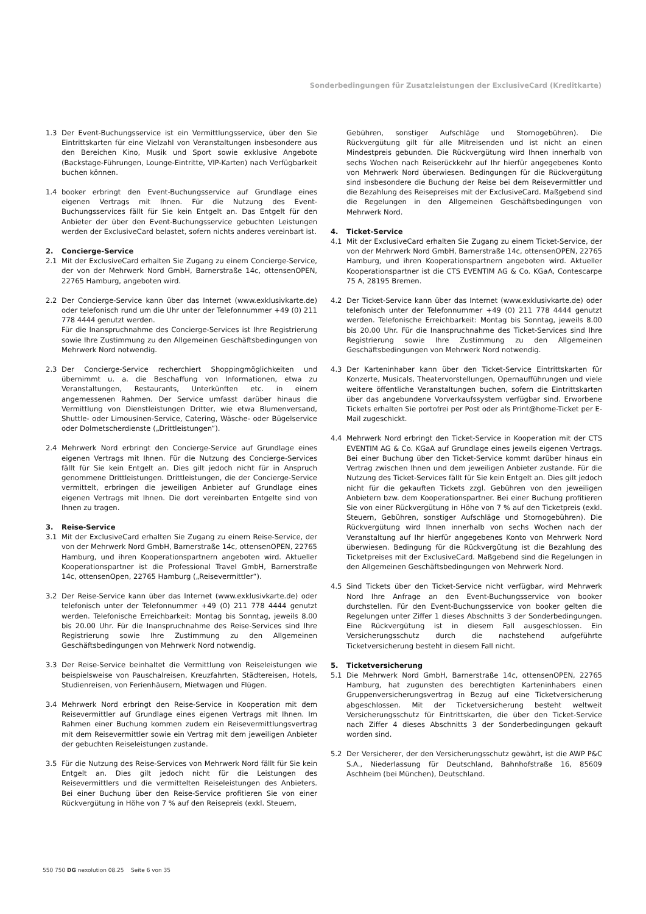Sonderbedingungen für Zusatzleistungen der ExclusiveCard (Kreditkarte)
1.3 Der Event-Buchungsservice ist ein Vermittlungsservice, über den Sie Eintrittskarten für eine Vielzahl von Veranstaltungen insbesondere aus den Bereichen Kino, Musik und Sport sowie exklusive Angebote (Backstage-Führungen, Lounge-Eintritte, VIP-Karten) nach Verfügbarkeit buchen können.
1.4 booker erbringt den Event-Buchungsservice auf Grundlage eines eigenen Vertrags mit Ihnen. Für die Nutzung des Event-Buchungsservices fällt für Sie kein Entgelt an. Das Entgelt für den Anbieter der über den Event-Buchungsservice gebuchten Leistungen werden der ExclusiveCard belastet, sofern nichts anderes vereinbart ist.
2. Concierge-Service
2.1 Mit der ExclusiveCard erhalten Sie Zugang zu einem Concierge-Service, der von der Mehrwerk Nord GmbH, Barnerstraße 14c, ottensenOPEN, 22765 Hamburg, angeboten wird.
2.2 Der Concierge-Service kann über das Internet (www.exklusivkarte.de) oder telefonisch rund um die Uhr unter der Telefonnummer +49 (0) 211 778 4444 genutzt werden.
Für die Inanspruchnahme des Concierge-Services ist Ihre Registrierung sowie Ihre Zustimmung zu den Allgemeinen Geschäftsbedingungen von Mehrwerk Nord notwendig.
2.3 Der Concierge-Service recherchiert Shoppingmöglichkeiten und übernimmt u. a. die Beschaffung von Informationen, etwa zu Veranstaltungen, Restaurants, Unterkünften etc. in einem angemessenen Rahmen. Der Service umfasst darüber hinaus die Vermittlung von Dienstleistungen Dritter, wie etwa Blumenversand, Shuttle- oder Limousinen-Service, Catering, Wäsche- oder Bügelservice oder Dolmetscherdienste („Drittleistungen“).
2.4 Mehrwerk Nord erbringt den Concierge-Service auf Grundlage eines eigenen Vertrags mit Ihnen. Für die Nutzung des Concierge-Services fällt für Sie kein Entgelt an. Dies gilt jedoch nicht für in Anspruch genommene Drittleistungen. Drittleistungen, die der Concierge-Service vermittelt, erbringen die jeweiligen Anbieter auf Grundlage eines eigenen Vertrags mit Ihnen. Die dort vereinbarten Entgelte sind von Ihnen zu tragen.
3. Reise-Service
3.1 Mit der ExclusiveCard erhalten Sie Zugang zu einem Reise-Service, der von der Mehrwerk Nord GmbH, Barnerstraße 14c, ottensenOPEN, 22765 Hamburg, und ihren Kooperationspartnern angeboten wird. Aktueller Kooperationspartner ist die Professional Travel GmbH, Barnerstraße 14c, ottensenOpen, 22765 Hamburg („Reisevermittler“).
3.2 Der Reise-Service kann über das Internet (www.exklusivkarte.de) oder telefonisch unter der Telefonnummer +49 (0) 211 778 4444 genutzt werden. Telefonische Erreichbarkeit: Montag bis Sonntag, jeweils 8.00 bis 20.00 Uhr. Für die Inanspruchnahme des Reise-Services sind Ihre Registrierung sowie Ihre Zustimmung zu den Allgemeinen Geschäftsbedingungen von Mehrwerk Nord notwendig.
3.3 Der Reise-Service beinhaltet die Vermittlung von Reiseleistungen wie beispielsweise von Pauschalreisen, Kreuzfahrten, Städtereisen, Hotels, Studienreisen, von Ferienhäusern, Mietwagen und Flügen.
3.4 Mehrwerk Nord erbringt den Reise-Service in Kooperation mit dem Reisevermittler auf Grundlage eines eigenen Vertrags mit Ihnen. Im Rahmen einer Buchung kommen zudem ein Reisevermittlungsvertrag mit dem Reisevermittler sowie ein Vertrag mit dem jeweiligen Anbieter der gebuchten Reiseleistungen zustande.
3.5 Für die Nutzung des Reise-Services von Mehrwerk Nord fällt für Sie kein Entgelt an. Dies gilt jedoch nicht für die Leistungen des Reisevermittlers und die vermittelten Reiseleistungen des Anbieters. Bei einer Buchung über den Reise-Service profitieren Sie von einer Rückvergütung in Höhe von 7 % auf den Reisepreis (exkl. Steuern,
Gebühren, sonstiger Aufschläge und Stornogebühren). Die Rückvergütung gilt für alle Mitreisenden und ist nicht an einen Mindestpreis gebunden. Die Rückvergütung wird Ihnen innerhalb von sechs Wochen nach Reiserückkehr auf Ihr hierfür angegebenes Konto von Mehrwerk Nord überwiesen. Bedingungen für die Rückvergütung sind insbesondere die Buchung der Reise bei dem Reisevermittler und die Bezahlung des Reisepreises mit der ExclusiveCard. Maßgebend sind die Regelungen in den Allgemeinen Geschäftsbedingungen von Mehrwerk Nord.
4. Ticket-Service
4.1 Mit der ExclusiveCard erhalten Sie Zugang zu einem Ticket-Service, der von der Mehrwerk Nord GmbH, Barnerstraße 14c, ottensenOPEN, 22765 Hamburg, und ihren Kooperationspartnern angeboten wird. Aktueller Kooperationspartner ist die CTS EVENTIM AG & Co. KGaA, Contescarpe 75 A, 28195 Bremen.
4.2 Der Ticket-Service kann über das Internet (www.exklusivkarte.de) oder telefonisch unter der Telefonnummer +49 (0) 211 778 4444 genutzt werden. Telefonische Erreichbarkeit: Montag bis Sonntag, jeweils 8.00 bis 20.00 Uhr. Für die Inanspruchnahme des Ticket-Services sind Ihre Registrierung sowie Ihre Zustimmung zu den Allgemeinen Geschäftsbedingungen von Mehrwerk Nord notwendig.
4.3 Der Karteninhaber kann über den Ticket-Service Eintrittskarten für Konzerte, Musicals, Theatervorstellungen, Opernaufführungen und viele weitere öffentliche Veranstaltungen buchen, sofern die Eintrittskarten über das angebundene Vorverkaufssystem verfügbar sind. Erworbene Tickets erhalten Sie portofrei per Post oder als Print@home-Ticket per E-Mail zugeschickt.
4.4 Mehrwerk Nord erbringt den Ticket-Service in Kooperation mit der CTS EVENTIM AG & Co. KGaA auf Grundlage eines jeweils eigenen Vertrags. Bei einer Buchung über den Ticket-Service kommt darüber hinaus ein Vertrag zwischen Ihnen und dem jeweiligen Anbieter zustande. Für die Nutzung des Ticket-Services fällt für Sie kein Entgelt an. Dies gilt jedoch nicht für die gekauften Tickets zzgl. Gebühren von den jeweiligen Anbietern bzw. dem Kooperationspartner. Bei einer Buchung profitieren Sie von einer Rückvergütung in Höhe von 7 % auf den Ticketpreis (exkl. Steuern, Gebühren, sonstiger Aufschläge und Stornogebühren). Die Rückvergütung wird Ihnen innerhalb von sechs Wochen nach der Veranstaltung auf Ihr hierfür angegebenes Konto von Mehrwerk Nord überwiesen. Bedingung für die Rückvergütung ist die Bezahlung des Ticketpreises mit der ExclusiveCard. Maßgebend sind die Regelungen in den Allgemeinen Geschäftsbedingungen von Mehrwerk Nord.
4.5 Sind Tickets über den Ticket-Service nicht verfügbar, wird Mehrwerk Nord Ihre Anfrage an den Event-Buchungsservice von booker durchstellen. Für den Event-Buchungsservice von booker gelten die Regelungen unter Ziffer 1 dieses Abschnitts 3 der Sonderbedingungen. Eine Rückvergütung ist in diesem Fall ausgeschlossen. Ein Versicherungsschutz durch die nachstehend aufgeführte Ticketversicherung besteht in diesem Fall nicht.
5. Ticketversicherung
5.1 Die Mehrwerk Nord GmbH, Barnerstraße 14c, ottensenOPEN, 22765 Hamburg, hat zugunsten des berechtigten Karteninhabers einen Gruppenversicherungsvertrag in Bezug auf eine Ticketversicherung abgeschlossen. Mit der Ticketversicherung besteht weltweit Versicherungsschutz für Eintrittskarten, die über den Ticket-Service nach Ziffer 4 dieses Abschnitts 3 der Sonderbedingungen gekauft worden sind.
5.2 Der Versicherer, der den Versicherungsschutz gewährt, ist die AWP P&C S.A., Niederlassung für Deutschland, Bahnhofstraße 16, 85609 Aschheim (bei München), Deutschland.
550 750 DG nexolution 08.25 Seite 6 von 35